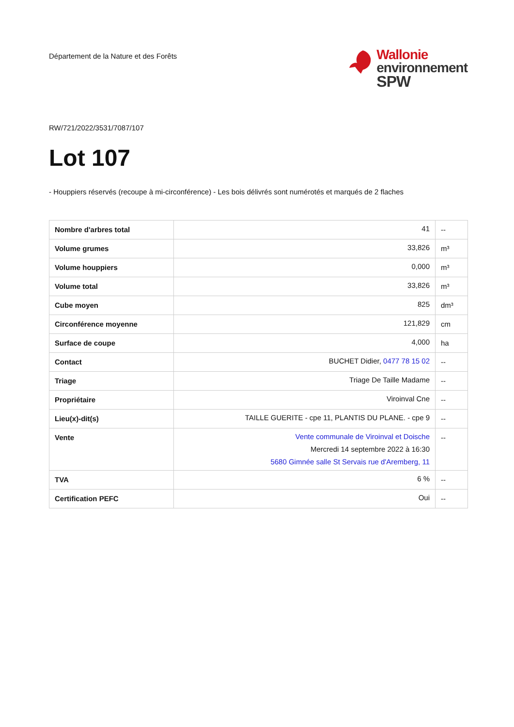Département de la Nature et des Forêts
Wallonie
environnement
SPW
RW/721/2022/3531/7087/107
Lot 107
- Houppiers réservés (recoupe à mi-circonférence) - Les bois délivrés sont numérotés et marqués de 2 flaches
| Nombre d'arbres total | 41 | -- |
| Volume grumes | 33,826 | m³ |
| Volume houppiers | 0,000 | m³ |
| Volume total | 33,826 | m³ |
| Cube moyen | 825 | dm³ |
| Circonférence moyenne | 121,829 | cm |
| Surface de coupe | 4,000 | ha |
| Contact | BUCHET Didier, 0477 78 15 02 | -- |
| Triage | Triage De Taille Madame | -- |
| Propriétaire | Viroinval Cne | -- |
| Lieu(x)-dit(s) | TAILLE GUERITE - cpe 11, PLANTIS DU PLANE. - cpe 9 | -- |
| Vente | Vente communale de Viroinval et Doische Mercredi 14 septembre 2022 à 16:30 5680 Gimnée salle St Servais rue d'Aremberg, 11 | -- |
| TVA | 6 % | -- |
| Certification PEFC | Oui | -- |